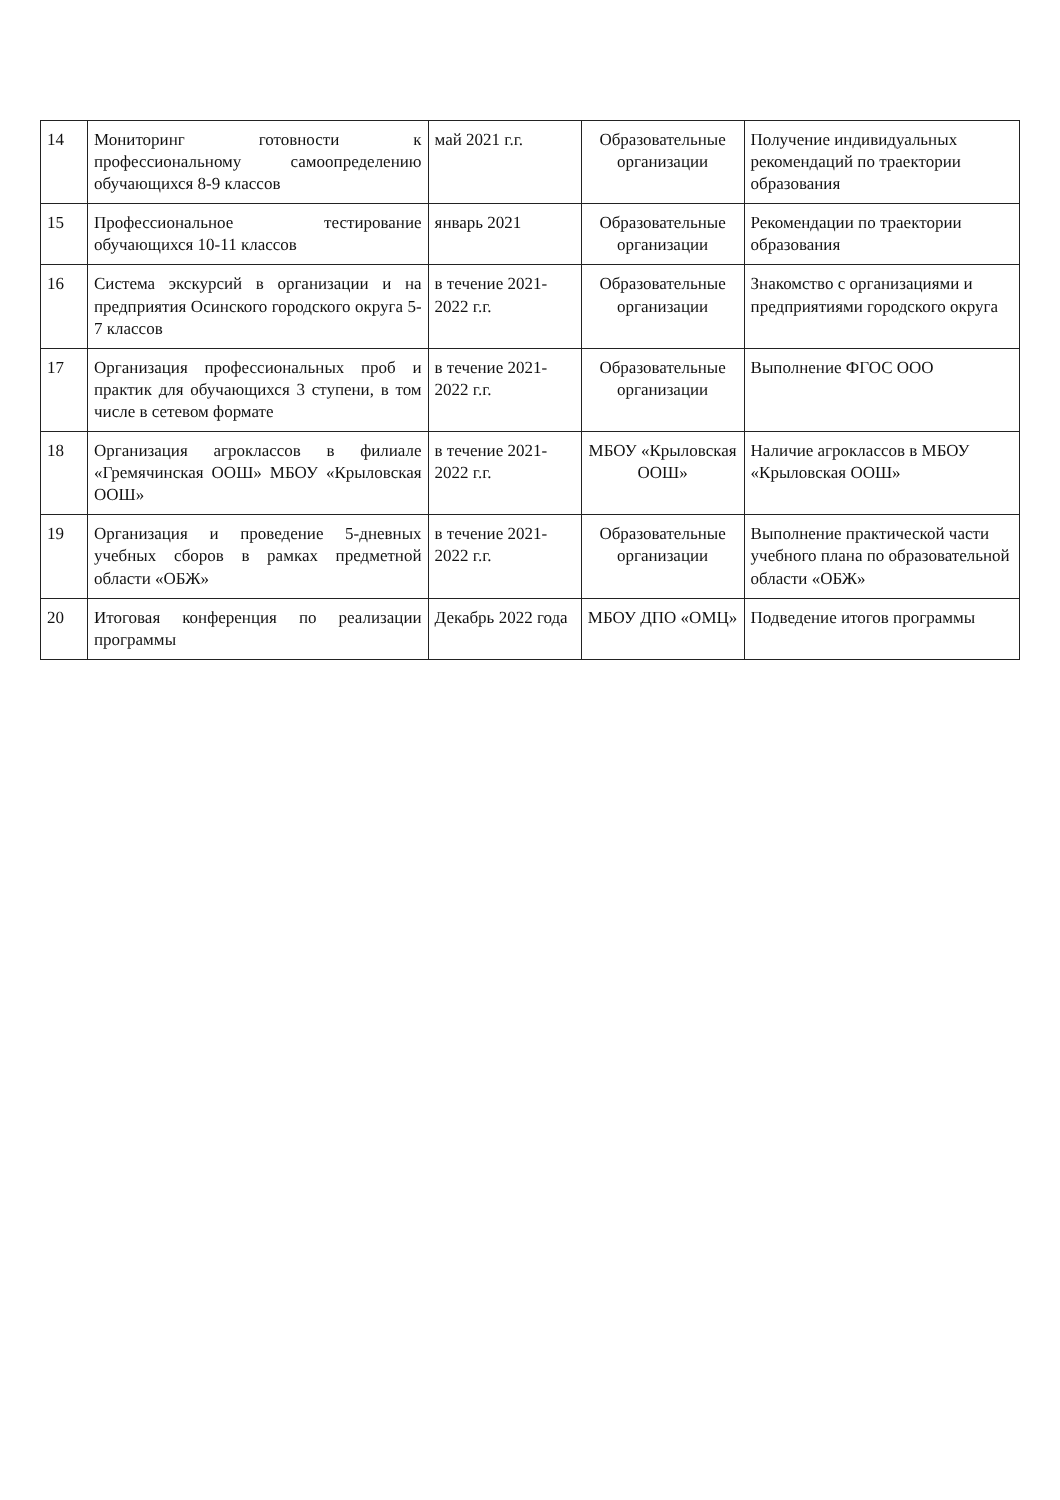| 14 | Мониторинг готовности к профессиональному самоопределению обучающихся 8-9 классов | май 2021 г.г. | Образовательные организации | Получение индивидуальных рекомендаций по траектории образования |
| 15 | Профессиональное тестирование обучающихся 10-11 классов | январь 2021 | Образовательные организации | Рекомендации по траектории образования |
| 16 | Система экскурсий в организации и на предприятия Осинского городского округа 5-7 классов | в течение 2021-2022 г.г. | Образовательные организации | Знакомство с организациями и предприятиями городского округа |
| 17 | Организация профессиональных проб и практик для обучающихся 3 ступени, в том числе в сетевом формате | в течение 2021-2022 г.г. | Образовательные организации | Выполнение ФГОС ООО |
| 18 | Организация агроклассов в филиале «Гремячинская ООШ» МБОУ «Крыловская ООШ» | в течение 2021-2022 г.г. | МБОУ «Крыловская ООШ» | Наличие агроклассов в МБОУ «Крыловская ООШ» |
| 19 | Организация и проведение 5-дневных учебных сборов в рамках предметной области «ОБЖ» | в течение 2021-2022 г.г. | Образовательные организации | Выполнение практической части учебного плана по образовательной области «ОБЖ» |
| 20 | Итоговая конференция по реализации программы | Декабрь 2022 года | МБОУ ДПО «ОМЦ» | Подведение итогов программы |